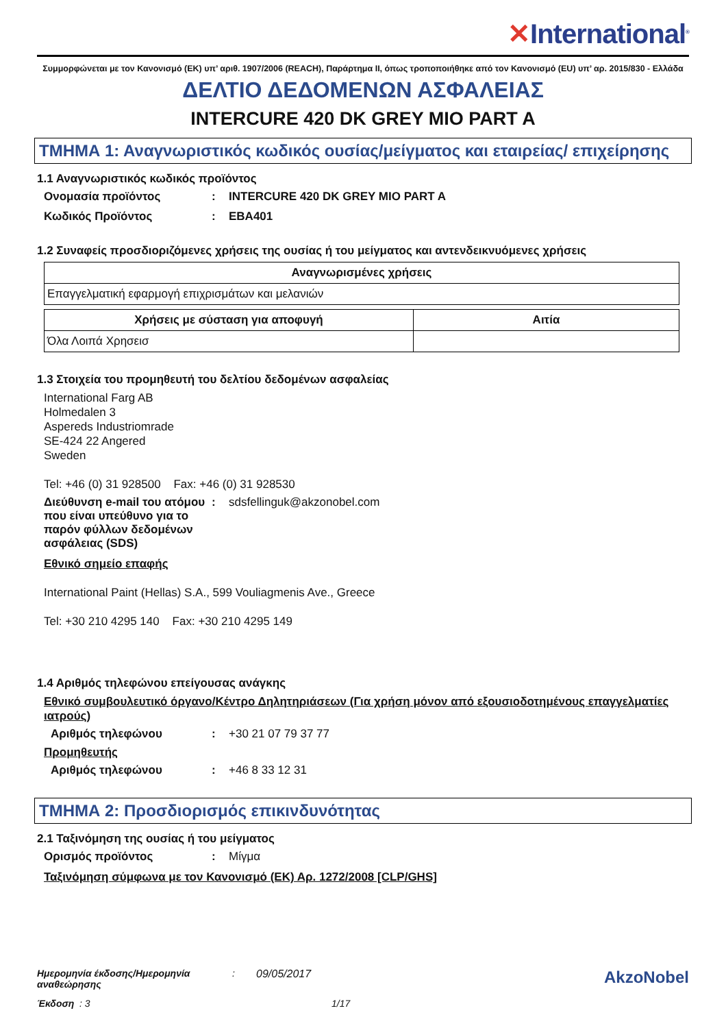✕International<sup>®</sup>
Συμμορφώνεται με τον Κανονισμό (ΕΚ) υπ’ αριθ. 1907/2006 (REACH), Παράρτημα II, όπως τροποποιήθηκε από τον Κανονισμό (EU) υπ’ αρ. 2015/830 - Ελλάδα
ΔΕΛΤΙΟ ΔΕΔΟΜΕΝΩΝ ΑΣΦΑΛΕΙΑΣ
INTERCURE 420 DK GREY MIO PART A
ΤΜΗΜΑ 1: Αναγνωριστικός κωδικός ουσίας/μείγματος και εταιρείας/ επιχείρησης
1.1 Αναγνωριστικός κωδικός προϊόντος
Ονομασία προϊόντος : INTERCURE 420 DK GREY MIO PART A
Κωδικός Προϊόντος : EBA401
1.2 Συναφείς προσδιοριζόμενες χρήσεις της ουσίας ή του μείγματος και αντενδεικνυόμενες χρήσεις
| Αναγνωρισμένες χρήσεις |
| --- |
| Επαγγελματική εφαρμογή επιχρισμάτων και μελανιών |
| Χρήσεις με σύσταση για αποφυγή | Αιτία |
| --- | --- |
| Όλα Λοιπά Χρησεισ | |
1.3 Στοιχεία του προμηθευτή του δελτίου δεδομένων ασφαλείας
International Farg AB
Holmedalen 3
Aspereds Industriomrade
SE-424 22 Angered
Sweden
Tel: +46 (0) 31 928500 Fax: +46 (0) 31 928530
Διεύθυνση e-mail του ατόμου που είναι υπεύθυνο για το παρόν φύλλων δεδομένων ασφάλειας (SDS)
: sdsfellinguk@akzonobel.com
Εθνικό σημείο επαφής
International Paint (Hellas) S.A., 599 Vouliagmenis Ave., Greece
Tel: +30 210 4295 140 Fax: +30 210 4295 149
1.4 Αριθμός τηλεφώνου επείγουσας ανάγκης
Εθνικό συμβουλευτικό όργανο/Κέντρο Δηλητηριάσεων (Για χρήση μόνον από εξουσιοδοτημένους επαγγελματίες ιατρούς)
Αριθμός τηλεφώνου : +30 21 07 79 37 77
Προμηθευτής
Αριθμός τηλεφώνου : +46 8 33 12 31
ΤΜΗΜΑ 2: Προσδιορισμός επικινδυνότητας
2.1 Ταξινόμηση της ουσίας ή του μείγματος
Ορισμός προϊόντος : Μίγμα
Ταξινόμηση σύμφωνα με τον Κανονισμό (ΕΚ) Αρ. 1272/2008 [CLP/GHS]
Ημερομηνία έκδοσης/Ημερομηνία αναθεώρησης
: 09/05/2017
Έκδοση : 3 1/17
AkzoNobel